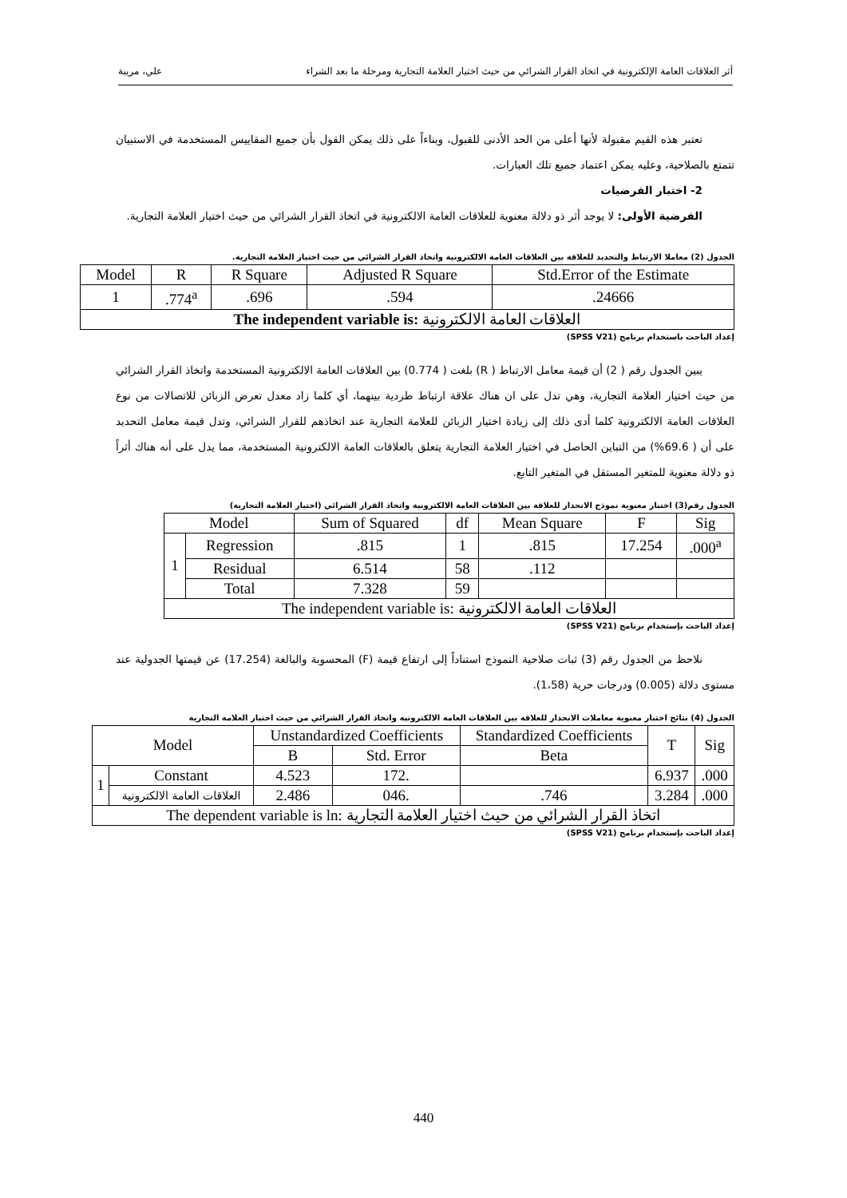أثر العلاقات العامة الإلكترونية في اتخاذ القرار الشرائي من حيث اختيار العلامة التجارية ومرحلة ما بعد الشراء علي، مريبة
تعتبر هذه القيم مقبولة لأنها أعلى من الحد الأدنى للقبول، وبناءاً على ذلك يمكن القول بأن جميع المقاييس المستخدمة في الاستبيان تتمتع بالصلاحية، وعليه يمكن اعتماد جميع تلك العبارات.
2- اختبار الفرضيات
الفرضية الأولى: لا يوجد أثر ذو دلالة معنوية للعلاقات العامة الالكترونية في اتخاذ القرار الشرائي من حيث اختيار العلامة التجارية.
الجدول (2) معاملا الارتباط والتحديد للعلاقة بين العلاقات العامة الالكترونية واتخاذ القرار الشرائي من حيث اختيار العلامة التجارية.
| Model | R | R Square | Adjusted R Square | Std.Error of the Estimate |
| 1 | .774<sup>a</sup> | .696 | .594 | .24666 |
| The independent variable is: العلاقات العامة الالكترونية | | | | |
إعداد الباحث باستخدام برنامج (SPSS V21)
يبين الجدول رقم ( 2) أن قيمة معامل الارتباط ( R) بلغت ( 0.774) بين العلاقات العامة الالكترونية المستخدمة واتخاذ القرار الشرائي من حيث اختيار العلامة التجارية، وهي تدل على ان هناك علاقة ارتباط طردية بينهما، أي كلما زاد معدل تعرض الزبائن للاتصالات من نوع العلاقات العامة الالكترونية كلما أدى ذلك إلى زيادة اختيار الزبائن للعلامة التجارية عند اتخاذهم للقرار الشرائي، وتدل قيمة معامل التحديد على أن ( 69.6%) من التباين الحاصل في اختيار العلامة التجارية يتعلق بالعلاقات العامة الالكترونية المستخدمة، مما يدل على أنه هناك أثراً ذو دلالة معنوية للمتغير المستقل في المتغير التابع.
الجدول رقم(3) اختبار معنوية نموذج الانحدار للعلاقة بين العلاقات العامة الالكترونية واتخاذ القرار الشرائي (اختيار العلامة التجارية)
| Model | | Sum of Squared | df | Mean Square | F | Sig |
| 1 | Regression | .815 | 1 | .815 | 17.254 | .000<sup>a</sup> |
| | Residual | 6.514 | 58 | .112 | | |
| | Total | 7.328 | 59 | | | |
| The independent variable is: العلاقات العامة الالكترونية | | | | | | |
إعداد الباحث بإستخدام برنامج (SPSS V21)
نلاحظ من الجدول رقم (3) ثبات صلاحية النموذج استناداً إلى ارتفاع قيمة (F) المحسوبة والبالغة (17.254) عن قيمتها الجدولية عند مستوى دلالة (0.005) ودرجات حرية (1،58).
الجدول (4) نتائج اختبار معنوية معاملات الانحدار للعلاقة بين العلاقات العامة الالكترونية واتخاذ القرار الشرائي من حيث اختيار العلامة التجارية
| Model | | Unstandardized Coefficients | | Standardized Coefficients | T | Sig |
| | | B | Std. Error | Beta | | |
| 1 | Constant | 4.523 | 172. | | 6.937 | .000 |
| | العلاقات العامة الالكترونية | 2.486 | 046. | .746 | 3.284 | .000 |
| The dependent variable is ln: اتخاذ القرار الشرائي من حيث اختيار العلامة التجارية | | | | | | |
إعداد الباحث بإستخدام برنامج (SPSS V21)
440